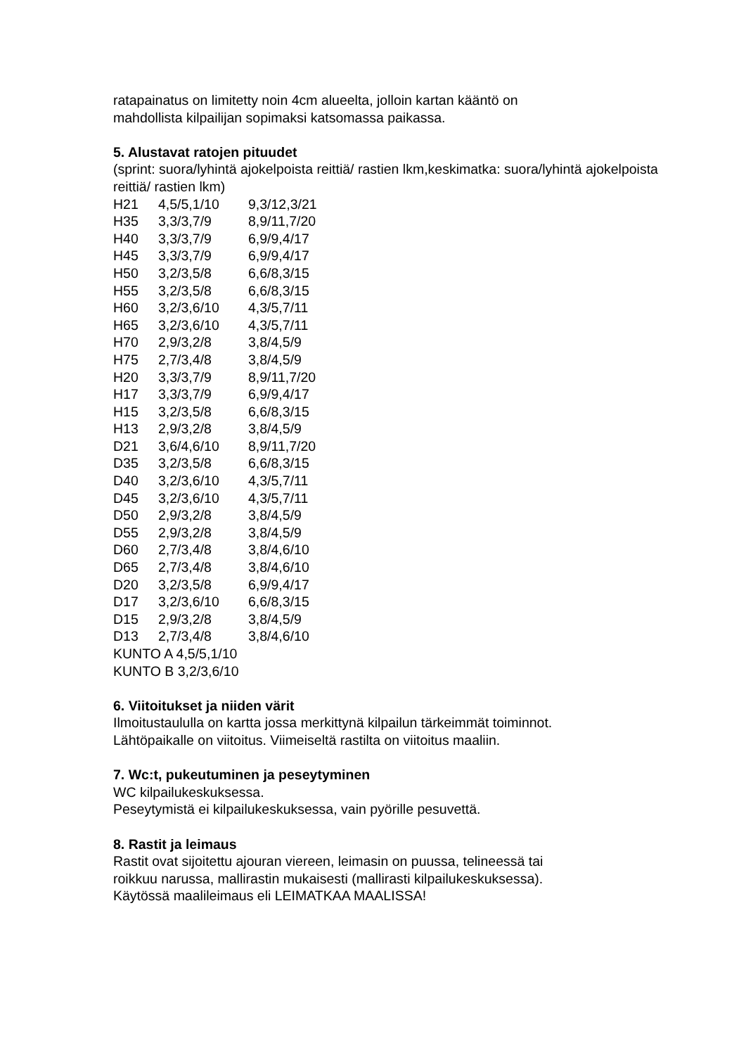ratapainatus on limitetty noin 4cm alueelta, jolloin kartan kääntö on
mahdollista kilpailijan sopimaksi katsomassa paikassa.
5. Alustavat ratojen pituudet
(sprint: suora/lyhintä ajokelpoista reittiä/ rastien lkm,keskimatka: suora/lyhintä ajokelpoista reittiä/ rastien lkm)
| H21 | 4,5/5,1/10 | 9,3/12,3/21 |
| H35 | 3,3/3,7/9 | 8,9/11,7/20 |
| H40 | 3,3/3,7/9 | 6,9/9,4/17 |
| H45 | 3,3/3,7/9 | 6,9/9,4/17 |
| H50 | 3,2/3,5/8 | 6,6/8,3/15 |
| H55 | 3,2/3,5/8 | 6,6/8,3/15 |
| H60 | 3,2/3,6/10 | 4,3/5,7/11 |
| H65 | 3,2/3,6/10 | 4,3/5,7/11 |
| H70 | 2,9/3,2/8 | 3,8/4,5/9 |
| H75 | 2,7/3,4/8 | 3,8/4,5/9 |
| H20 | 3,3/3,7/9 | 8,9/11,7/20 |
| H17 | 3,3/3,7/9 | 6,9/9,4/17 |
| H15 | 3,2/3,5/8 | 6,6/8,3/15 |
| H13 | 2,9/3,2/8 | 3,8/4,5/9 |
| D21 | 3,6/4,6/10 | 8,9/11,7/20 |
| D35 | 3,2/3,5/8 | 6,6/8,3/15 |
| D40 | 3,2/3,6/10 | 4,3/5,7/11 |
| D45 | 3,2/3,6/10 | 4,3/5,7/11 |
| D50 | 2,9/3,2/8 | 3,8/4,5/9 |
| D55 | 2,9/3,2/8 | 3,8/4,5/9 |
| D60 | 2,7/3,4/8 | 3,8/4,6/10 |
| D65 | 2,7/3,4/8 | 3,8/4,6/10 |
| D20 | 3,2/3,5/8 | 6,9/9,4/17 |
| D17 | 3,2/3,6/10 | 6,6/8,3/15 |
| D15 | 2,9/3,2/8 | 3,8/4,5/9 |
| D13 | 2,7/3,4/8 | 3,8/4,6/10 |
KUNTO A 4,5/5,1/10
KUNTO B 3,2/3,6/10
6. Viitoitukset ja niiden värit
Ilmoitustaululla on kartta jossa merkittynä kilpailun tärkeimmät toiminnot.
Lähtöpaikalle on viitoitus. Viimeiseltä rastilta on viitoitus maaliin.
7. Wc:t, pukeutuminen ja peseytyminen
WC kilpailukeskuksessa.
Peseytymistä ei kilpailukeskuksessa, vain pyörille pesuvettä.
8. Rastit ja leimaus
Rastit ovat sijoitettu ajouran viereen, leimasin on puussa, telineessä tai
roikkuu narussa, mallirastin mukaisesti (mallirasti kilpailukeskuksessa).
Käytössä maalileimaus eli LEIMATKAA MAALISSA!